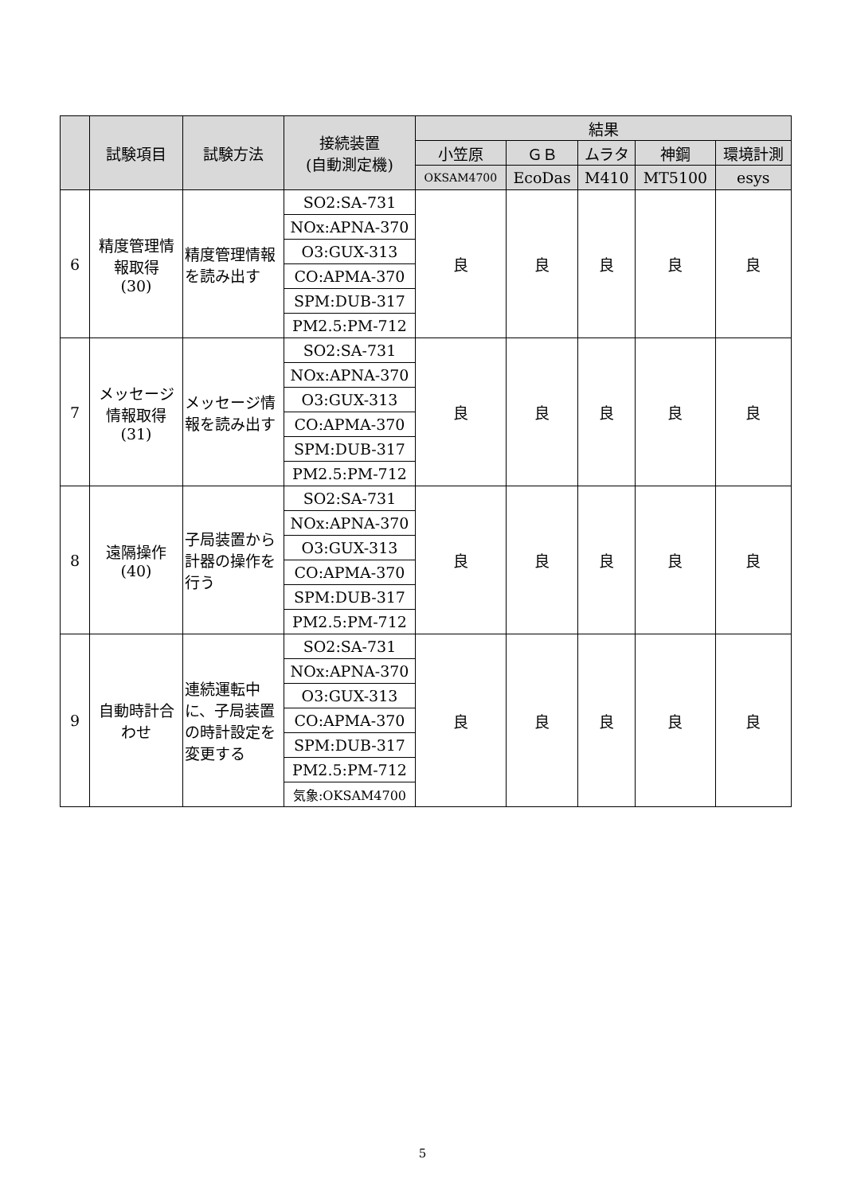| | 試験項目 | 試験方法 | 接続装置 (自動測定機) | 結果 | | | | |
| --- | --- | --- | --- | --- | --- | --- | --- | --- |
| | | | | 小笠原 | ＧＢ | ムラタ | 神鋼 | 環境計測 |
| | | | | OKSAM4700 | EcoDas | M410 | MT5100 | esys |
| 6 | 精度管理情報取得 (30) | 精度管理情報を読み出す | SO2:SA-731 | 良 | 良 | 良 | 良 | 良 |
| | | | NOx:APNA-370 | | | | | |
| | | | O3:GUX-313 | | | | | |
| | | | CO:APMA-370 | | | | | |
| | | | SPM:DUB-317 | | | | | |
| | | | PM2.5:PM-712 | | | | | |
| 7 | メッセージ情報取得 (31) | メッセージ情報を読み出す | SO2:SA-731 | 良 | 良 | 良 | 良 | 良 |
| | | | NOx:APNA-370 | | | | | |
| | | | O3:GUX-313 | | | | | |
| | | | CO:APMA-370 | | | | | |
| | | | SPM:DUB-317 | | | | | |
| | | | PM2.5:PM-712 | | | | | |
| 8 | 遠隔操作 (40) | 子局装置から計器の操作を行う | SO2:SA-731 | 良 | 良 | 良 | 良 | 良 |
| | | | NOx:APNA-370 | | | | | |
| | | | O3:GUX-313 | | | | | |
| | | | CO:APMA-370 | | | | | |
| | | | SPM:DUB-317 | | | | | |
| | | | PM2.5:PM-712 | | | | | |
| 9 | 自動時計合わせ | 連続運転中に、子局装置の時計設定を変更する | SO2:SA-731 | 良 | 良 | 良 | 良 | 良 |
| | | | NOx:APNA-370 | | | | | |
| | | | O3:GUX-313 | | | | | |
| | | | CO:APMA-370 | | | | | |
| | | | SPM:DUB-317 | | | | | |
| | | | PM2.5:PM-712 | | | | | |
| | | | 気象:OKSAM4700 | | | | | |
5